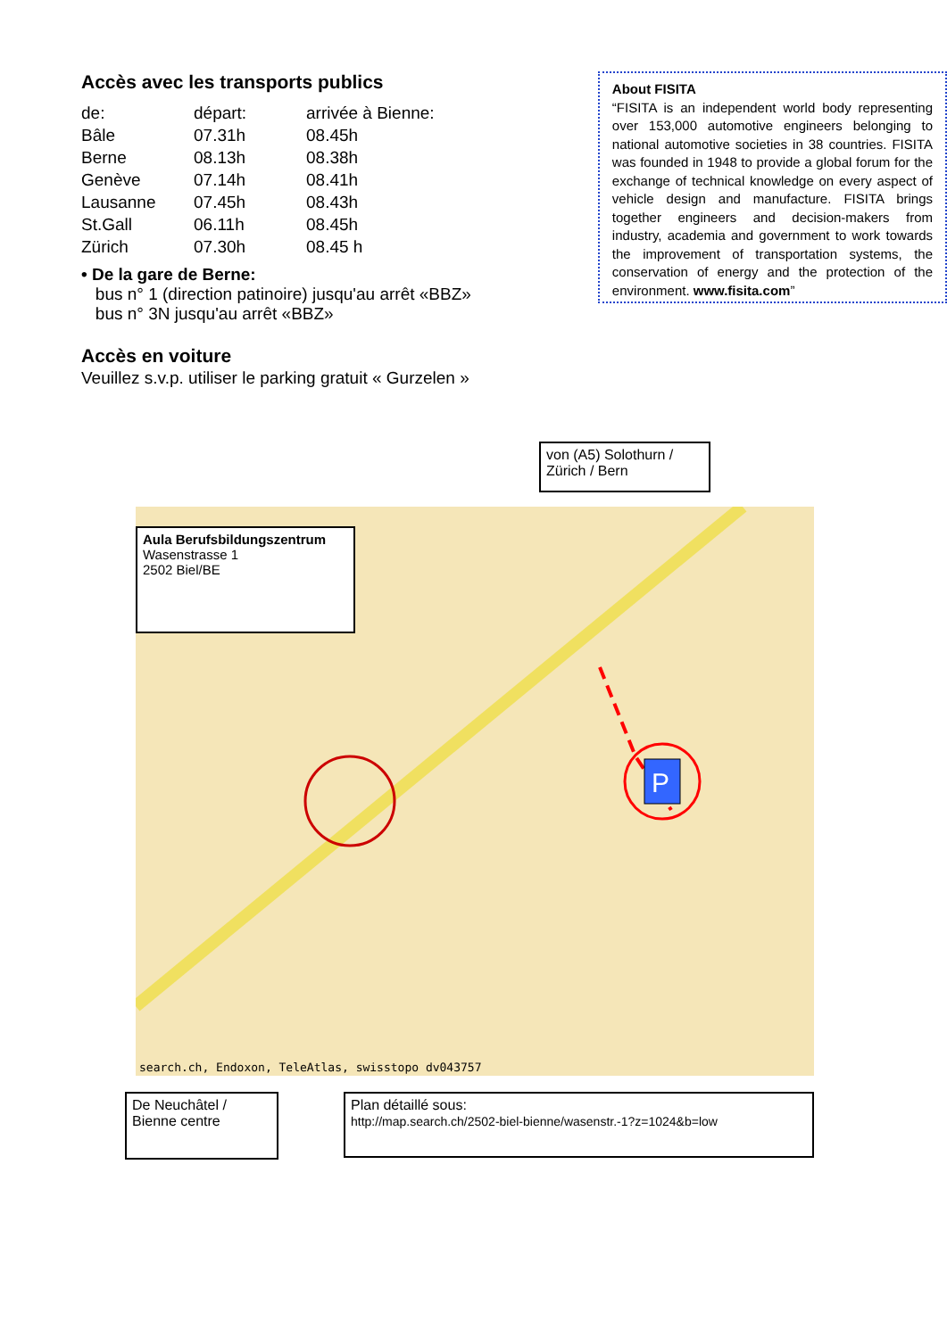Accès avec les transports publics
| de: | départ: | arrivée à Bienne: |
| Bâle | 07.31h | 08.45h |
| Berne | 08.13h | 08.38h |
| Genève | 07.14h | 08.41h |
| Lausanne | 07.45h | 08.43h |
| St.Gall | 06.11h | 08.45h |
| Zürich | 07.30h | 08.45 h |
• De la gare de Berne:
bus n° 1 (direction patinoire) jusqu'au arrêt «BBZ»
bus n° 3N jusqu'au arrêt «BBZ»
Accès en voiture
Veuillez s.v.p. utiliser le parking gratuit « Gurzelen »
About FISITA
“FISITA is an independent world body representing over 153,000 automotive engineers belonging to national automotive societies in 38 countries. FISITA was founded in 1948 to provide a global forum for the exchange of technical knowledge on every aspect of vehicle design and manufacture. FISITA brings together engineers and decision-makers from industry, academia and government to work towards the improvement of transportation systems, the conservation of energy and the protection of the environment. www.fisita.com”
von (A5) Solothurn / Zürich / Bern
P
Aula Berufsbildungszentrum
Wasenstrasse 1
2502 Biel/BE
search.ch, Endoxon, TeleAtlas, swisstopo dv043757
De Neuchâtel / Bienne centre
Plan détaillé sous:
http://map.search.ch/2502-biel-bienne/wasenstr.-1?z=1024&b=low